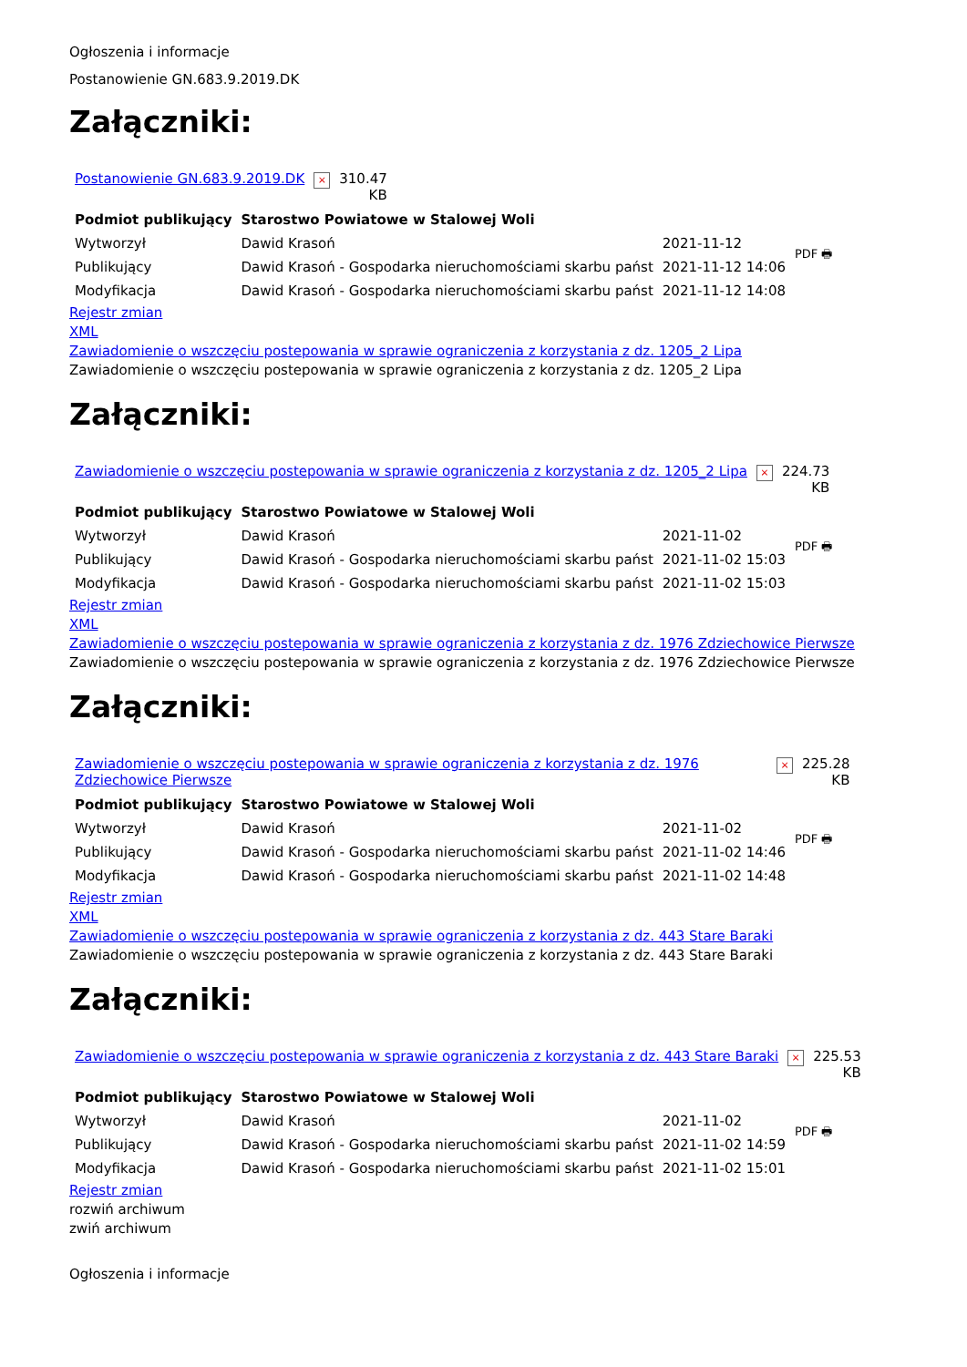Ogłoszenia i informacje
Postanowienie GN.683.9.2019.DK
Załączniki:
| Postanowienie GN.683.9.2019.DK | × | 310.47 KB |
| Podmiot publikujący | Starostwo Powiatowe w Stalowej Woli | | PDF 🖶 |
| Wytworzył | Dawid Krasoń | 2021-11-12 | |
| Publikujący | Dawid Krasoń - Gospodarka nieruchomościami skarbu państ | 2021-11-12 14:06 | |
| Modyfikacja | Dawid Krasoń - Gospodarka nieruchomościami skarbu państ | 2021-11-12 14:08 | |
Rejestr zmian
XML
Zawiadomienie o wszczęciu postepowania w sprawie ograniczenia z korzystania z dz. 1205_2 Lipa
Zawiadomienie o wszczęciu postepowania w sprawie ograniczenia z korzystania z dz. 1205_2 Lipa
Załączniki:
| Zawiadomienie o wszczęciu postepowania w sprawie ograniczenia z korzystania z dz. 1205_2 Lipa | × | 224.73 KB |
| Podmiot publikujący | Starostwo Powiatowe w Stalowej Woli | | PDF 🖶 |
| Wytworzył | Dawid Krasoń | 2021-11-02 | |
| Publikujący | Dawid Krasoń - Gospodarka nieruchomościami skarbu państ | 2021-11-02 15:03 | |
| Modyfikacja | Dawid Krasoń - Gospodarka nieruchomościami skarbu państ | 2021-11-02 15:03 | |
Rejestr zmian
XML
Zawiadomienie o wszczęciu postepowania w sprawie ograniczenia z korzystania z dz. 1976 Zdziechowice Pierwsze
Zawiadomienie o wszczęciu postepowania w sprawie ograniczenia z korzystania z dz. 1976 Zdziechowice Pierwsze
Załączniki:
| Zawiadomienie o wszczęciu postepowania w sprawie ograniczenia z korzystania z dz. 1976 Zdziechowice Pierwsze | × | 225.28 KB |
| Podmiot publikujący | Starostwo Powiatowe w Stalowej Woli | | PDF 🖶 |
| Wytworzył | Dawid Krasoń | 2021-11-02 | |
| Publikujący | Dawid Krasoń - Gospodarka nieruchomościami skarbu państ | 2021-11-02 14:46 | |
| Modyfikacja | Dawid Krasoń - Gospodarka nieruchomościami skarbu państ | 2021-11-02 14:48 | |
Rejestr zmian
XML
Zawiadomienie o wszczęciu postepowania w sprawie ograniczenia z korzystania z dz. 443 Stare Baraki
Zawiadomienie o wszczęciu postepowania w sprawie ograniczenia z korzystania z dz. 443 Stare Baraki
Załączniki:
| Zawiadomienie o wszczęciu postepowania w sprawie ograniczenia z korzystania z dz. 443 Stare Baraki | × | 225.53 KB |
| Podmiot publikujący | Starostwo Powiatowe w Stalowej Woli | | PDF 🖶 |
| Wytworzył | Dawid Krasoń | 2021-11-02 | |
| Publikujący | Dawid Krasoń - Gospodarka nieruchomościami skarbu państ | 2021-11-02 14:59 | |
| Modyfikacja | Dawid Krasoń - Gospodarka nieruchomościami skarbu państ | 2021-11-02 15:01 | |
Rejestr zmian
rozwiń archiwum
zwiń archiwum
Ogłoszenia i informacje